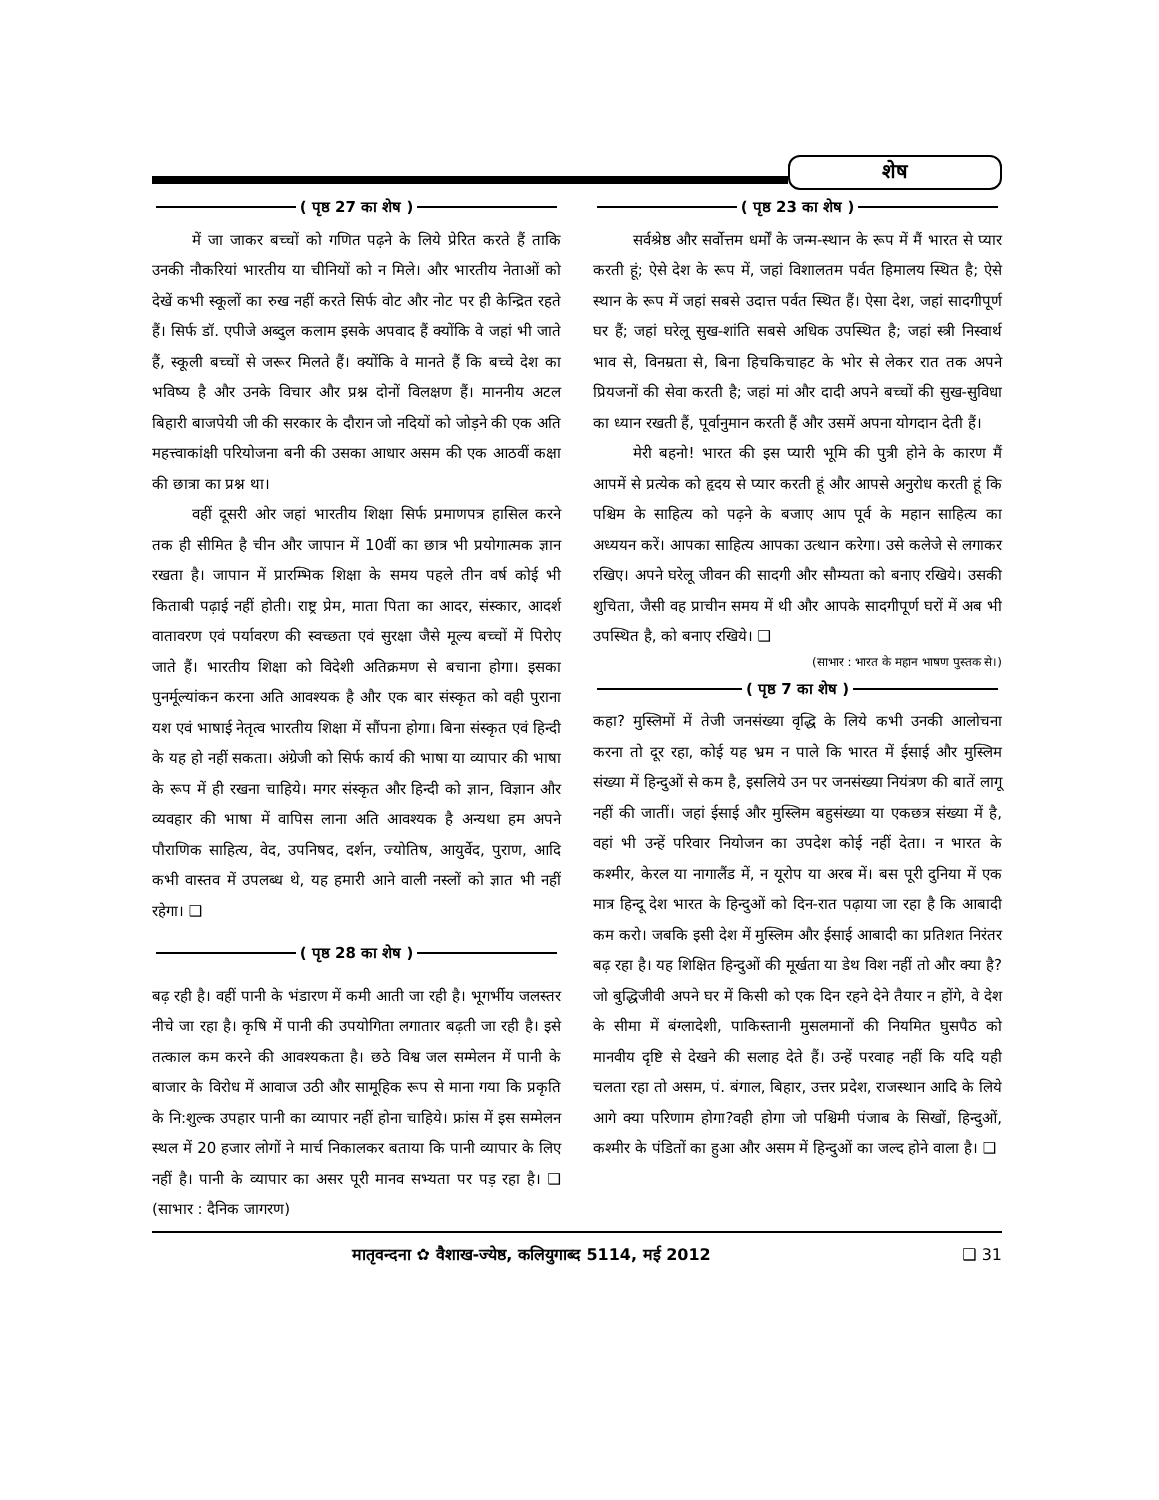शेष
( पृष्ठ 27 का शेष )
में जा जाकर बच्चों को गणित पढ़ने के लिये प्रेरित करते हैं ताकि उनकी नौकरियां भारतीय या चीनियों को न मिले। और भारतीय नेताओं को देखें कभी स्कूलों का रुख नहीं करते सिर्फ वोट और नोट पर ही केन्द्रित रहते हैं। सिर्फ डॉ. एपीजे अब्दुल कलाम इसके अपवाद हैं क्योंकि वे जहां भी जाते हैं, स्कूली बच्चों से जरूर मिलते हैं। क्योंकि वे मानते हैं कि बच्चे देश का भविष्य है और उनके विचार और प्रश्न दोनों विलक्षण हैं। माननीय अटल बिहारी बाजपेयी जी की सरकार के दौरान जो नदियों को जोड़ने की एक अति महत्त्वाकांक्षी परियोजना बनी की उसका आधार असम की एक आठवीं कक्षा की छात्रा का प्रश्न था।
वहीं दूसरी ओर जहां भारतीय शिक्षा सिर्फ प्रमाणपत्र हासिल करने तक ही सीमित है चीन और जापान में 10वीं का छात्र भी प्रयोगात्मक ज्ञान रखता है। जापान में प्रारम्भिक शिक्षा के समय पहले तीन वर्ष कोई भी किताबी पढ़ाई नहीं होती। राष्ट्र प्रेम, माता पिता का आदर, संस्कार, आदर्श वातावरण एवं पर्यावरण की स्वच्छता एवं सुरक्षा जैसे मूल्य बच्चों में पिरोए जाते हैं। भारतीय शिक्षा को विदेशी अतिक्रमण से बचाना होगा। इसका पुनर्मूल्यांकन करना अति आवश्यक है और एक बार संस्कृत को वही पुराना यश एवं भाषाई नेतृत्व भारतीय शिक्षा में सौंपना होगा। बिना संस्कृत एवं हिन्दी के यह हो नहीं सकता। अंग्रेजी को सिर्फ कार्य की भाषा या व्यापार की भाषा के रूप में ही रखना चाहिये। मगर संस्कृत और हिन्दी को ज्ञान, विज्ञान और व्यवहार की भाषा में वापिस लाना अति आवश्यक है अन्यथा हम अपने पौराणिक साहित्य, वेद, उपनिषद, दर्शन, ज्योतिष, आयुर्वेद, पुराण, आदि कभी वास्तव में उपलब्ध थे, यह हमारी आने वाली नस्लों को ज्ञात भी नहीं रहेगा। ❑
( पृष्ठ 28 का शेष )
बढ़ रही है। वहीं पानी के भंडारण में कमी आती जा रही है। भूगर्भीय जलस्तर नीचे जा रहा है। कृषि में पानी की उपयोगिता लगातार बढ़ती जा रही है। इसे तत्काल कम करने की आवश्यकता है। छठे विश्व जल सम्मेलन में पानी के बाजार के विरोध में आवाज उठी और सामूहिक रूप से माना गया कि प्रकृति के नि:शुल्क उपहार पानी का व्यापार नहीं होना चाहिये। फ्रांस में इस सम्मेलन स्थल में 20 हजार लोगों ने मार्च निकालकर बताया कि पानी व्यापार के लिए नहीं है। पानी के व्यापार का असर पूरी मानव सभ्यता पर पड़ रहा है। ❑ (साभार : दैनिक जागरण)
( पृष्ठ 23 का शेष )
सर्वश्रेष्ठ और सर्वोत्तम धर्मों के जन्म-स्थान के रूप में मैं भारत से प्यार करती हूं; ऐसे देश के रूप में, जहां विशालतम पर्वत हिमालय स्थित है; ऐसे स्थान के रूप में जहां सबसे उदात्त पर्वत स्थित हैं। ऐसा देश, जहां सादगीपूर्ण घर हैं; जहां घरेलू सुख-शांति सबसे अधिक उपस्थित है; जहां स्त्री निस्वार्थ भाव से, विनम्रता से, बिना हिचकिचाहट के भोर से लेकर रात तक अपने प्रियजनों की सेवा करती है; जहां मां और दादी अपने बच्चों की सुख-सुविधा का ध्यान रखती हैं, पूर्वानुमान करती हैं और उसमें अपना योगदान देती हैं।
मेरी बहनो! भारत की इस प्यारी भूमि की पुत्री होने के कारण मैं आपमें से प्रत्येक को हृदय से प्यार करती हूं और आपसे अनुरोध करती हूं कि पश्चिम के साहित्य को पढ़ने के बजाए आप पूर्व के महान साहित्य का अध्ययन करें। आपका साहित्य आपका उत्थान करेगा। उसे कलेजे से लगाकर रखिए। अपने घरेलू जीवन की सादगी और सौम्यता को बनाए रखिये। उसकी शुचिता, जैसी वह प्राचीन समय में थी और आपके सादगीपूर्ण घरों में अब भी उपस्थित है, को बनाए रखिये। ❑
(साभार : भारत के महान भाषण पुस्तक से।)
( पृष्ठ 7 का शेष )
कहा? मुस्लिमों में तेजी जनसंख्या वृद्धि के लिये कभी उनकी आलोचना करना तो दूर रहा, कोई यह भ्रम न पाले कि भारत में ईसाई और मुस्लिम संख्या में हिन्दुओं से कम है, इसलिये उन पर जनसंख्या नियंत्रण की बातें लागू नहीं की जातीं। जहां ईसाई और मुस्लिम बहुसंख्या या एकछत्र संख्या में है, वहां भी उन्हें परिवार नियोजन का उपदेश कोई नहीं देता। न भारत के कश्मीर, केरल या नागालैंड में, न यूरोप या अरब में। बस पूरी दुनिया में एक मात्र हिन्दू देश भारत के हिन्दुओं को दिन-रात पढ़ाया जा रहा है कि आबादी कम करो। जबकि इसी देश में मुस्लिम और ईसाई आबादी का प्रतिशत निरंतर बढ़ रहा है। यह शिक्षित हिन्दुओं की मूर्खता या डेथ विश नहीं तो और क्या है? जो बुद्धिजीवी अपने घर में किसी को एक दिन रहने देने तैयार न होंगे, वे देश के सीमा में बंग्लादेशी, पाकिस्तानी मुसलमानों की नियमित घुसपैठ को मानवीय दृष्टि से देखने की सलाह देते हैं। उन्हें परवाह नहीं कि यदि यही चलता रहा तो असम, पं. बंगाल, बिहार, उत्तर प्रदेश, राजस्थान आदि के लिये आगे क्या परिणाम होगा?वही होगा जो पश्चिमी पंजाब के सिखों, हिन्दुओं, कश्मीर के पंडितों का हुआ और असम में हिन्दुओं का जल्द होने वाला है। ❑
मातृवन्दना ✿ वैशाख-ज्येष्ठ, कलियुगाब्द 5114, मई 2012 ❑ 31